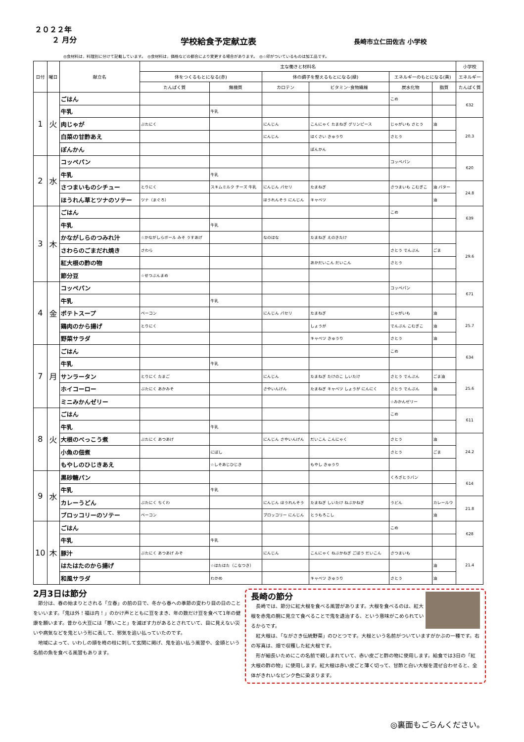２０２２年
２ 月分
学校給食予定献立表 長崎市立仁田佐古 小学校
◎食材料は，料理別に分けて記載しています。　◎食材料は，価格などの都合により変更する場合があります。　◎☆印がついているものは加工品です。
| 日付 | 曜日 | 献立名 | 主な働きと材料名 | | | | | | 小学校 |
| --- | --- | --- | --- | --- | --- | --- | --- | --- | --- |
| | | | 体をつくるもとになる(赤) | | 体の調子を整えるもとになる(緑) | | エネルギーのもとになる(黄) | | エネルギー |
| | | | たんぱく質 | 無機質 | カロテン | ビタミン･食物繊維 | 炭水化物 | 脂質 | たんぱく質 |
| 1 | 火 | ごはん | | | | | こめ | | 632 |
| | | 牛乳 | | 牛乳 | | | | | |
| | | 肉じゃが | ぶたにく | | にんじん | こんにゃく たまねぎ グリンピース | じゃがいも さとう | 油 | 20.3 |
| | | 白菜の甘酢あえ | | | にんじん | はくさい きゅうり | さとう | | |
| | | ぽんかん | | | | ぽんかん | | | |
| 2 | 水 | コッペパン | | | | | コッペパン | | 620 |
| | | 牛乳 | | 牛乳 | | | | | |
| | | さつまいものシチュー | とりにく | スキムミルク チーズ 牛乳 | にんじん パセリ | たまねぎ | さつまいも こむぎこ | 油 バター | 24.8 |
| | | ほうれん草とツナのソテー | ツナ（まぐろ） | | ほうれんそう にんじん | キャベツ | | 油 | |
| 3 | 木 | ごはん | | | | | こめ | | 639 |
| | | 牛乳 | | 牛乳 | | | | | |
| | | かながしらのつみれ汁 | ☆かながしらボール みそ うすあげ | | なのはな | たまねぎ えのきたけ | | | 29.6 |
| | | さわらのごまだれ焼き | さわら | | | | さとう でんぷん | ごま | |
| | | 紅大根の酢の物 | | | | あかだいこん だいこん | さとう | | |
| | | 節分豆 | ☆せつぶんまめ | | | | | | |
| 4 | 金 | コッペパン | | | | | コッペパン | | 671 |
| | | 牛乳 | | 牛乳 | | | | | |
| | | ポテトスープ | ベーコン | | にんじん パセリ | たまねぎ | じゃがいも | 油 | 25.7 |
| | | 鶏肉のから揚げ | とりにく | | | しょうが | でんぷん こむぎこ | 油 | |
| | | 野菜サラダ | | | | キャベツ きゅうり | さとう | 油 | |
| 7 | 月 | ごはん | | | | | こめ | | 634 |
| | | 牛乳 | | 牛乳 | | | | | |
| | | サンラータン | とりにく たまご | | にんじん | たまねぎ たけのこ しいたけ | さとう でんぷん | ごま油 | 25.6 |
| | | ホイコーロー | ぶたにく あかみそ | | さやいんげん | たまねぎ キャベツ しょうが にんにく | さとう でんぷん | 油 | |
| | | ミニみかんゼリー | | | | | ☆みかんゼリー | | |
| 8 | 火 | ごはん | | | | | こめ | | 611 |
| | | 牛乳 | | 牛乳 | | | | | |
| | | 大根のべっこう煮 | ぶたにく あつあげ | | にんじん さやいんげん | だいこん こんにゃく | さとう | 油 | 24.2 |
| | | 小魚の佃煮 | | にぼし | | | さとう | ごま | |
| | | もやしのひじきあえ | | ☆しそあじひじき | | もやし きゅうり | | | |
| 9 | 水 | 黒砂糖パン | | | | | くろざとうパン | | 614 |
| | | 牛乳 | | 牛乳 | | | | | |
| | | カレーうどん | ぶたにく ちくわ | | にんじん ほうれんそう | たまねぎ しいたけ ねぶかねぎ | うどん | カレールウ | 21.8 |
| | | ブロッコリーのソテー | ベーコン | | ブロッコリー にんじん | とうもろこし | | 油 | |
| 10 | 木 | ごはん | | | | | こめ | | 628 |
| | | 牛乳 | | 牛乳 | | | | | |
| | | 豚汁 | ぶたにく あつあげ みそ | | にんじん | こんにゃく ねぶかねぎ ごぼう だいこん | さつまいも | | 21.4 |
| | | はたはたのから揚げ | | ☆はたはた（こなつき） | | | | 油 | |
| | | 和風サラダ | | わかめ | | キャベツ きゅうり | さとう | 油 | |
2月3日は節分
　節分は、春の始まりとされる「立春」の前の日で、冬から春への季節の変わり目の日のことをいいます。「鬼は外！福は内！」のかけ声とともに豆をまき、年の数だけ豆を食べて1年の健康を願います。昔から大豆には「悪いこと」を滅ぼす力があるとされていて、目に見えない災いや病気などを鬼という形に表して、邪気を追い払っていたのです。
　地域によって、いわしの頭を柊の枝に刺して玄関に掲げ、鬼を追い払う風習や、金頭という名前の魚を食べる風習もあります。
長崎の節分
　長崎では、節分に紅大根を食べる風習があります。大根を食べるのは、紅大根を赤鬼の腕に見立て食べることで鬼を退治する、という意味がこめられているからです。
　紅大根は、「ながさき伝統野菜」のひとつです。大根という名前がついていますがかぶの一種です。右の写真は、畑で収穫した紅大根です。
　形が細長いためにこの名前で親しまれていて、赤い皮ごと酢の物に使用します。給食では3日の「紅大根の酢の物」に使用します。紅大根は赤い皮ごと薄く切って、甘酢と白い大根を混ぜ合わせると、全体がきれいなピンク色に染まります。
◎裏面もごらんください。